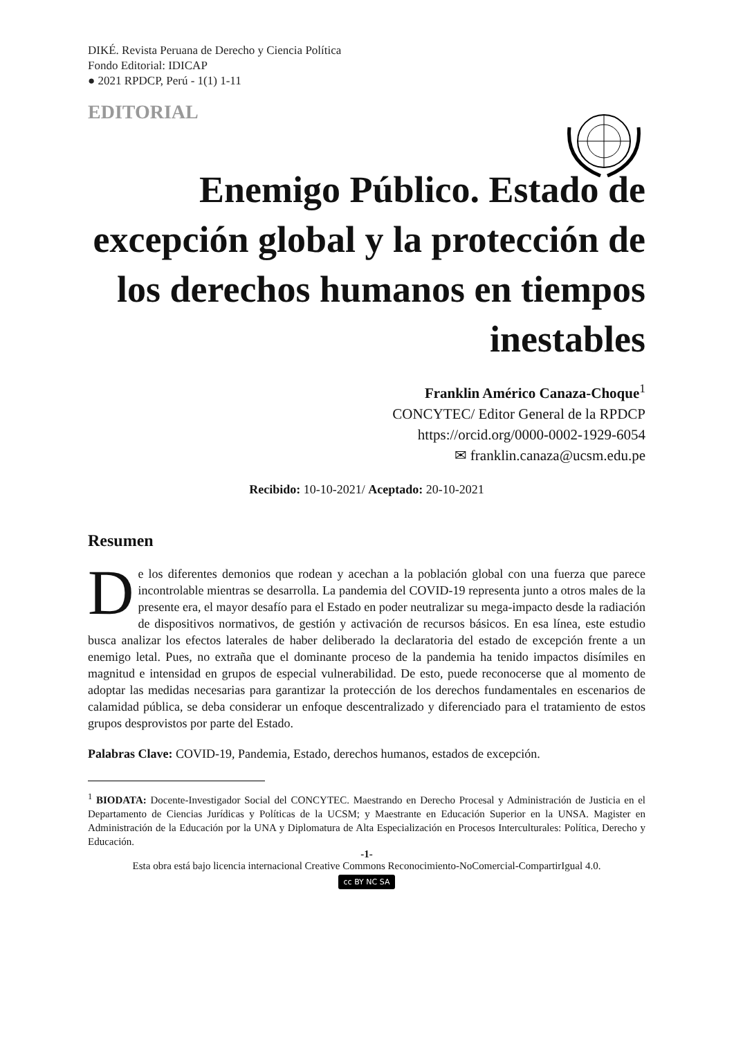DIKÉ. Revista Peruana de Derecho y Ciencia Política
Fondo Editorial: IDICAP
● 2021 RPDCP, Perú - 1(1) 1-11
EDITORIAL
Enemigo Público. Estado de excepción global y la protección de los derechos humanos en tiempos inestables
Franklin Américo Canaza-Choque<sup>1</sup>
CONCYTEC/ Editor General de la RPDCP
https://orcid.org/0000-0002-1929-6054
✉ franklin.canaza@ucsm.edu.pe
Recibido: 10-10-2021/ Aceptado: 20-10-2021
Resumen
De los diferentes demonios que rodean y acechan a la población global con una fuerza que parece incontrolable mientras se desarrolla. La pandemia del COVID-19 representa junto a otros males de la presente era, el mayor desafío para el Estado en poder neutralizar su mega-impacto desde la radiación de dispositivos normativos, de gestión y activación de recursos básicos. En esa línea, este estudio busca analizar los efectos laterales de haber deliberado la declaratoria del estado de excepción frente a un enemigo letal. Pues, no extraña que el dominante proceso de la pandemia ha tenido impactos disímiles en magnitud e intensidad en grupos de especial vulnerabilidad. De esto, puede reconocerse que al momento de adoptar las medidas necesarias para garantizar la protección de los derechos fundamentales en escenarios de calamidad pública, se deba considerar un enfoque descentralizado y diferenciado para el tratamiento de estos grupos desprovistos por parte del Estado.
Palabras Clave: COVID-19, Pandemia, Estado, derechos humanos, estados de excepción.
<sup>1</sup> BIODATA: Docente-Investigador Social del CONCYTEC. Maestrando en Derecho Procesal y Administración de Justicia en el Departamento de Ciencias Jurídicas y Políticas de la UCSM; y Maestrante en Educación Superior en la UNSA. Magister en Administración de la Educación por la UNA y Diplomatura de Alta Especialización en Procesos Interculturales: Política, Derecho y Educación.
-1-
Esta obra está bajo licencia internacional Creative Commons Reconocimiento-NoComercial-CompartirIgual 4.0.
cc BY NC SA